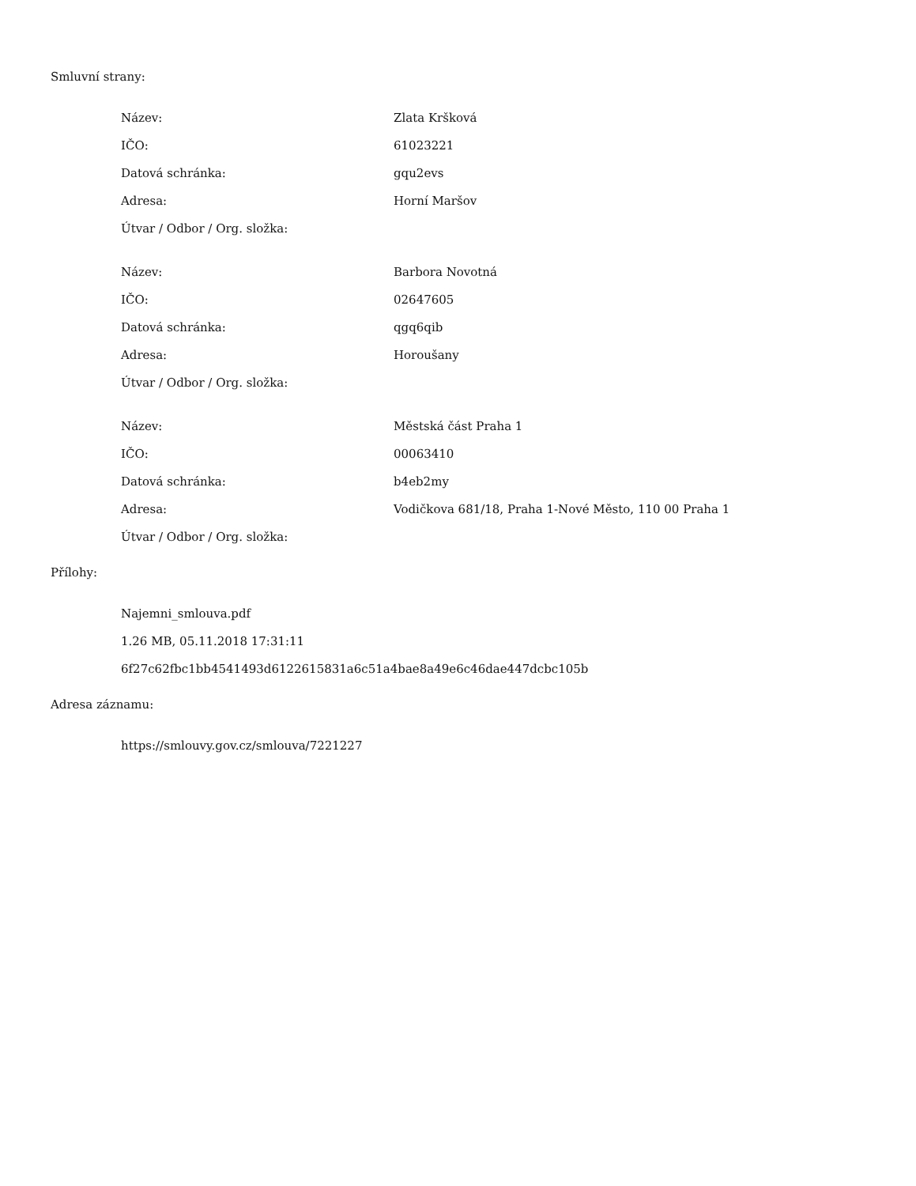Smluvní strany:
| Název: | Zlata Kršková |
| IČO: | 61023221 |
| Datová schránka: | gqu2evs |
| Adresa: | Horní Maršov |
| Útvar / Odbor / Org. složka: | |
| Název: | Barbora Novotná |
| IČO: | 02647605 |
| Datová schránka: | qgq6qib |
| Adresa: | Horoušany |
| Útvar / Odbor / Org. složka: | |
| Název: | Městská část Praha 1 |
| IČO: | 00063410 |
| Datová schránka: | b4eb2my |
| Adresa: | Vodičkova 681/18, Praha 1-Nové Město, 110 00 Praha 1 |
| Útvar / Odbor / Org. složka: | |
Přílohy:
Najemni_smlouva.pdf
1.26 MB, 05.11.2018 17:31:11
6f27c62fbc1bb4541493d6122615831a6c51a4bae8a49e6c46dae447dcbc105b
Adresa záznamu:
https://smlouvy.gov.cz/smlouva/7221227